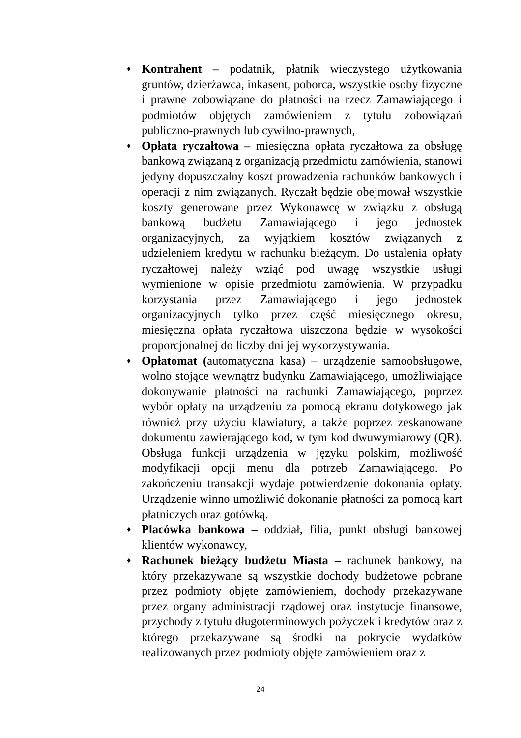♦
Kontrahent – podatnik, płatnik wieczystego użytkowania gruntów, dzierżawca, inkasent, poborca, wszystkie osoby fizyczne i prawne zobowiązane do płatności na rzecz Zamawiającego i podmiotów objętych zamówieniem z tytułu zobowiązań publiczno-prawnych lub cywilno-prawnych,
♦
Opłata ryczałtowa – miesięczna opłata ryczałtowa za obsługę bankową związaną z organizacją przedmiotu zamówienia, stanowi jedyny dopuszczalny koszt prowadzenia rachunków bankowych i operacji z nim związanych. Ryczałt będzie obejmował wszystkie koszty generowane przez Wykonawcę w związku z obsługą bankową budżetu Zamawiającego i jego jednostek organizacyjnych, za wyjątkiem kosztów związanych z udzieleniem kredytu w rachunku bieżącym. Do ustalenia opłaty ryczałtowej należy wziąć pod uwagę wszystkie usługi wymienione w opisie przedmiotu zamówienia. W przypadku korzystania przez Zamawiającego i jego jednostek organizacyjnych tylko przez część miesięcznego okresu, miesięczna opłata ryczałtowa uiszczona będzie w wysokości proporcjonalnej do liczby dni jej wykorzystywania.
♦
Opłatomat (automatyczna kasa) – urządzenie samoobsługowe, wolno stojące wewnątrz budynku Zamawiającego, umożliwiające dokonywanie płatności na rachunki Zamawiającego, poprzez wybór opłaty na urządzeniu za pomocą ekranu dotykowego jak również przy użyciu klawiatury, a także poprzez zeskanowane dokumentu zawierającego kod, w tym kod dwuwymiarowy (QR). Obsługa funkcji urządzenia w języku polskim, możliwość modyfikacji opcji menu dla potrzeb Zamawiającego. Po zakończeniu transakcji wydaje potwierdzenie dokonania opłaty. Urządzenie winno umożliwić dokonanie płatności za pomocą kart płatniczych oraz gotówką.
♦
Placówka bankowa – oddział, filia, punkt obsługi bankowej klientów wykonawcy,
♦
Rachunek bieżący budżetu Miasta – rachunek bankowy, na który przekazywane są wszystkie dochody budżetowe pobrane przez podmioty objęte zamówieniem, dochody przekazywane przez organy administracji rządowej oraz instytucje finansowe, przychody z tytułu długoterminowych pożyczek i kredytów oraz z którego przekazywane są środki na pokrycie wydatków realizowanych przez podmioty objęte zamówieniem oraz z
24